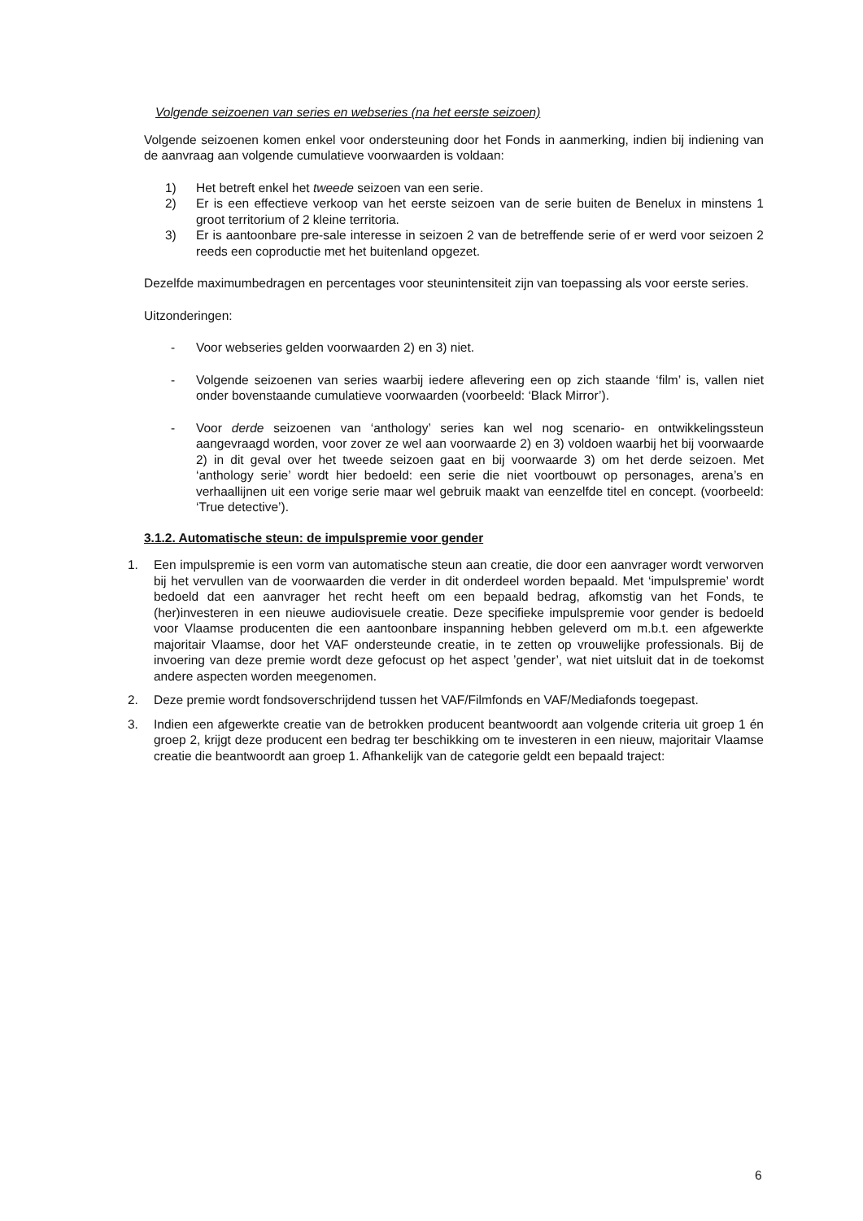Volgende seizoenen van series en webseries (na het eerste seizoen)
Volgende seizoenen komen enkel voor ondersteuning door het Fonds in aanmerking, indien bij indiening van de aanvraag aan volgende cumulatieve voorwaarden is voldaan:
1) Het betreft enkel het tweede seizoen van een serie.
2) Er is een effectieve verkoop van het eerste seizoen van de serie buiten de Benelux in minstens 1 groot territorium of 2 kleine territoria.
3) Er is aantoonbare pre-sale interesse in seizoen 2 van de betreffende serie of er werd voor seizoen 2 reeds een coproductie met het buitenland opgezet.
Dezelfde maximumbedragen en percentages voor steunintensiteit zijn van toepassing als voor eerste series.
Uitzonderingen:
- Voor webseries gelden voorwaarden 2) en 3) niet.
- Volgende seizoenen van series waarbij iedere aflevering een op zich staande ‘film’ is, vallen niet onder bovenstaande cumulatieve voorwaarden (voorbeeld: ‘Black Mirror’).
- Voor derde seizoenen van ‘anthology’ series kan wel nog scenario- en ontwikkelingssteun aangevraagd worden, voor zover ze wel aan voorwaarde 2) en 3) voldoen waarbij het bij voorwaarde 2) in dit geval over het tweede seizoen gaat en bij voorwaarde 3) om het derde seizoen. Met ‘anthology serie’ wordt hier bedoeld: een serie die niet voortbouwt op personages, arena’s en verhaallijnen uit een vorige serie maar wel gebruik maakt van eenzelfde titel en concept. (voorbeeld: ‘True detective’).
3.1.2. Automatische steun: de impulspremie voor gender
1. Een impulspremie is een vorm van automatische steun aan creatie, die door een aanvrager wordt verworven bij het vervullen van de voorwaarden die verder in dit onderdeel worden bepaald. Met ‘impulspremie’ wordt bedoeld dat een aanvrager het recht heeft om een bepaald bedrag, afkomstig van het Fonds, te (her)investeren in een nieuwe audiovisuele creatie. Deze specifieke impulspremie voor gender is bedoeld voor Vlaamse producenten die een aantoonbare inspanning hebben geleverd om m.b.t. een afgewerkte majoritair Vlaamse, door het VAF ondersteunde creatie, in te zetten op vrouwelijke professionals. Bij de invoering van deze premie wordt deze gefocust op het aspect ’gender’, wat niet uitsluit dat in de toekomst andere aspecten worden meegenomen.
2. Deze premie wordt fondsoverschrijdend tussen het VAF/Filmfonds en VAF/Mediafonds toegepast.
3. Indien een afgewerkte creatie van de betrokken producent beantwoordt aan volgende criteria uit groep 1 én groep 2, krijgt deze producent een bedrag ter beschikking om te investeren in een nieuw, majoritair Vlaamse creatie die beantwoordt aan groep 1. Afhankelijk van de categorie geldt een bepaald traject:
6